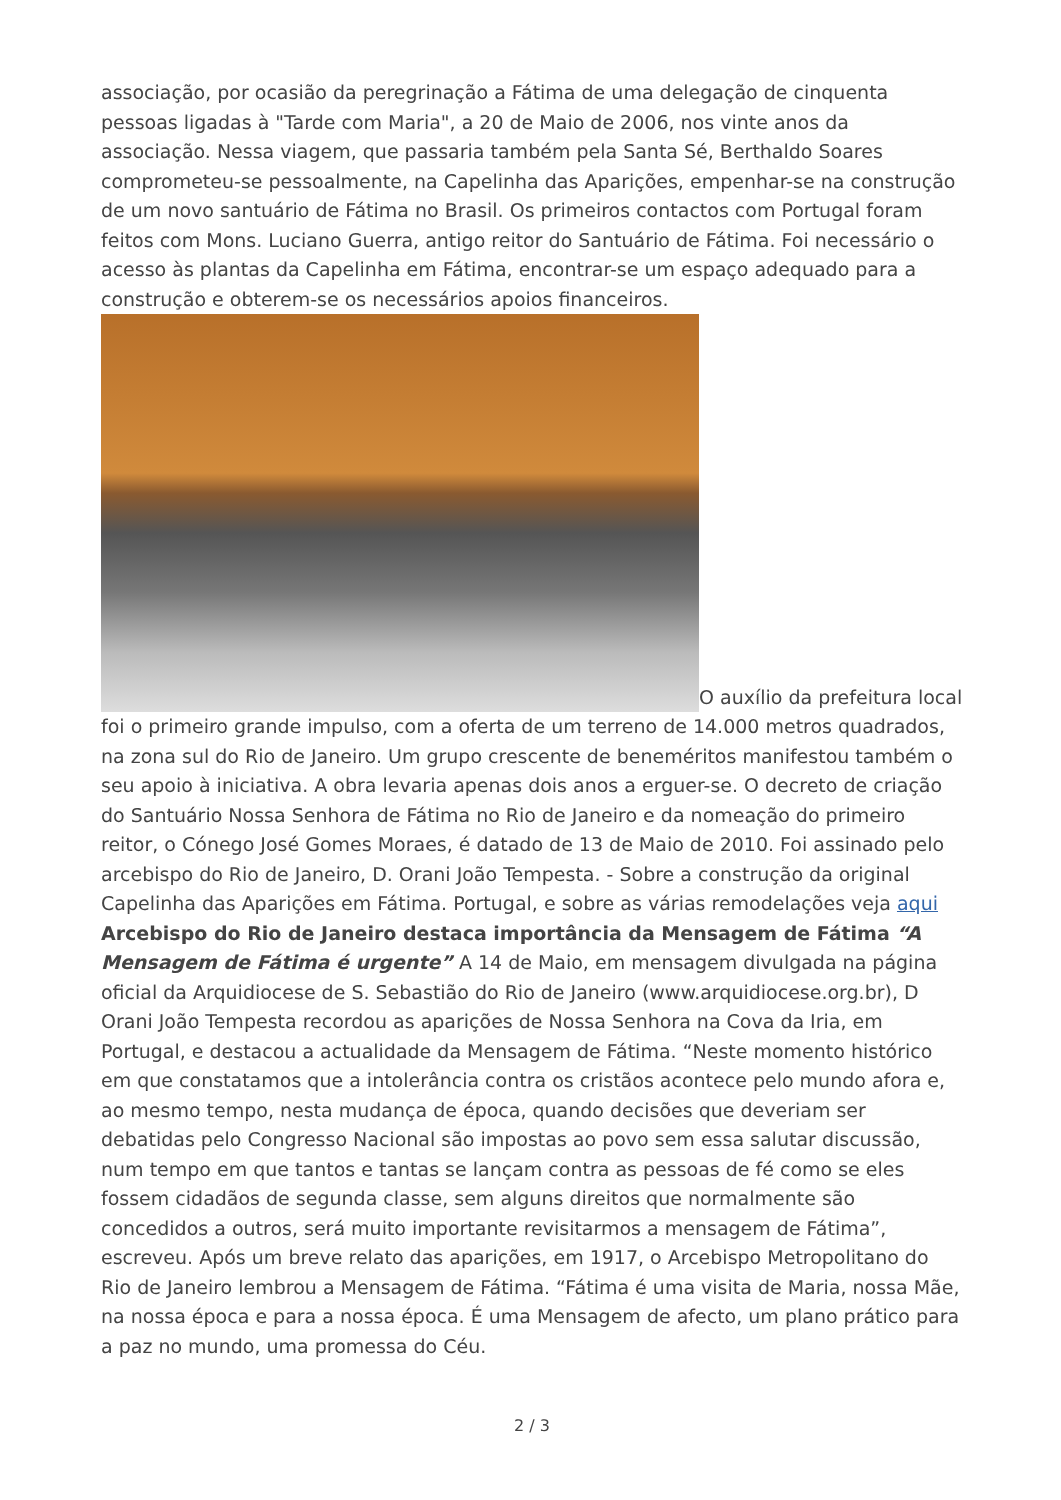associação, por ocasião da peregrinação a Fátima de uma delegação de cinquenta pessoas ligadas à "Tarde com Maria", a 20 de Maio de 2006, nos vinte anos da associação. Nessa viagem, que passaria também pela Santa Sé, Berthaldo Soares comprometeu-se pessoalmente, na Capelinha das Aparições, empenhar-se na construção de um novo santuário de Fátima no Brasil. Os primeiros contactos com Portugal foram feitos com Mons. Luciano Guerra, antigo reitor do Santuário de Fátima. Foi necessário o acesso às plantas da Capelinha em Fátima, encontrar-se um espaço adequado para a construção e obterem-se os necessários apoios financeiros.
O auxílio da prefeitura local foi o primeiro grande impulso, com a oferta de um terreno de 14.000 metros quadrados, na zona sul do Rio de Janeiro. Um grupo crescente de beneméritos manifestou também o seu apoio à iniciativa. A obra levaria apenas dois anos a erguer-se. O decreto de criação do Santuário Nossa Senhora de Fátima no Rio de Janeiro e da nomeação do primeiro reitor, o Cónego José Gomes Moraes, é datado de 13 de Maio de 2010. Foi assinado pelo arcebispo do Rio de Janeiro, D. Orani João Tempesta. - Sobre a construção da original Capelinha das Aparições em Fátima. Portugal, e sobre as várias remodelações veja aqui Arcebispo do Rio de Janeiro destaca importância da Mensagem de Fátima “A Mensagem de Fátima é urgente” A 14 de Maio, em mensagem divulgada na página oficial da Arquidiocese de S. Sebastião do Rio de Janeiro (www.arquidiocese.org.br), D Orani João Tempesta recordou as aparições de Nossa Senhora na Cova da Iria, em Portugal, e destacou a actualidade da Mensagem de Fátima. “Neste momento histórico em que constatamos que a intolerância contra os cristãos acontece pelo mundo afora e, ao mesmo tempo, nesta mudança de época, quando decisões que deveriam ser debatidas pelo Congresso Nacional são impostas ao povo sem essa salutar discussão, num tempo em que tantos e tantas se lançam contra as pessoas de fé como se eles fossem cidadãos de segunda classe, sem alguns direitos que normalmente são concedidos a outros, será muito importante revisitarmos a mensagem de Fátima”, escreveu. Após um breve relato das aparições, em 1917, o Arcebispo Metropolitano do Rio de Janeiro lembrou a Mensagem de Fátima. “Fátima é uma visita de Maria, nossa Mãe, na nossa época e para a nossa época. É uma Mensagem de afecto, um plano prático para a paz no mundo, uma promessa do Céu.
2 / 3